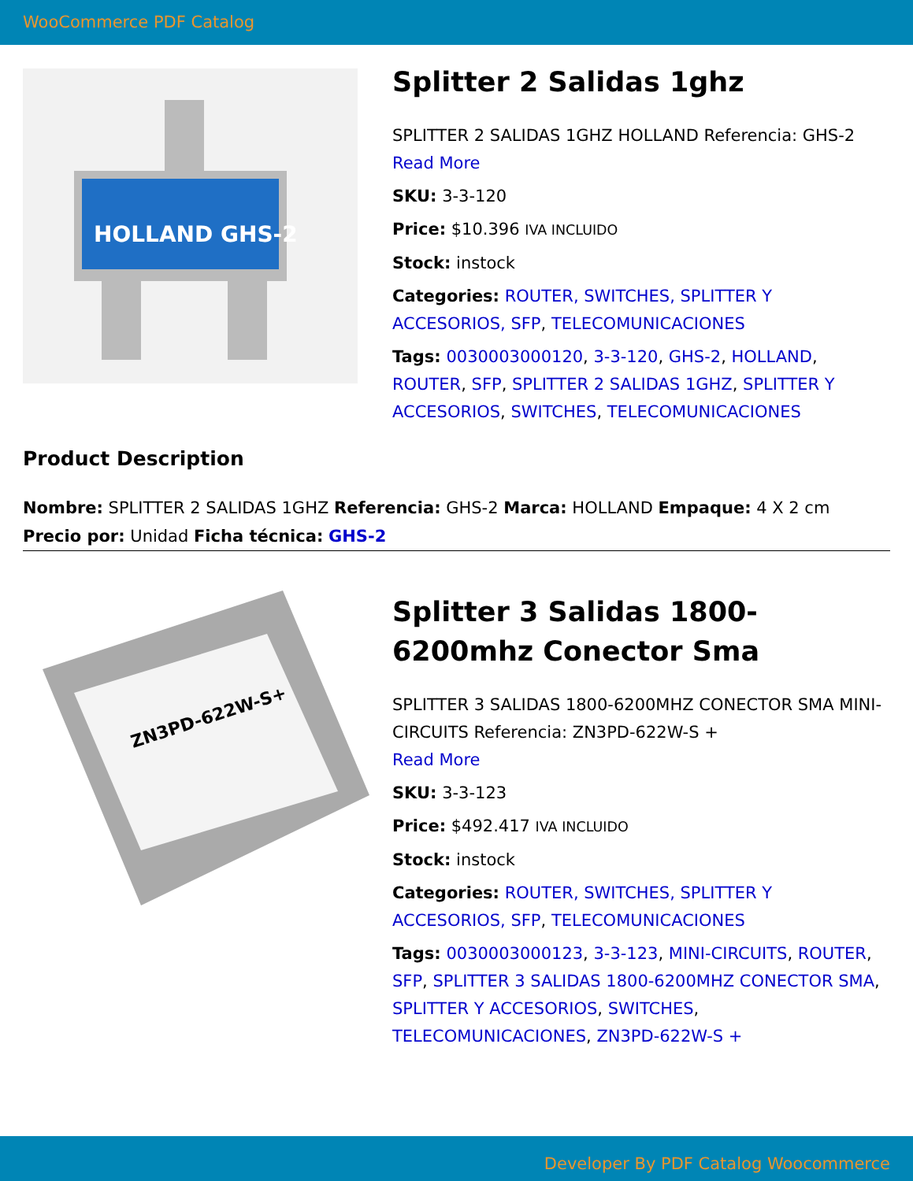WooCommerce PDF Catalog
HOLLAND GHS-2
Splitter 2 Salidas 1ghz
SPLITTER 2 SALIDAS 1GHZ HOLLAND Referencia: GHS-2
Read More
SKU: 3-3-120
Price: $10.396 IVA INCLUIDO
Stock: instock
Categories: ROUTER, SWITCHES, SPLITTER Y ACCESORIOS, SFP, TELECOMUNICACIONES
Tags: 0030003000120, 3-3-120, GHS-2, HOLLAND, ROUTER, SFP, SPLITTER 2 SALIDAS 1GHZ, SPLITTER Y ACCESORIOS, SWITCHES, TELECOMUNICACIONES
Product Description
Nombre: SPLITTER 2 SALIDAS 1GHZ Referencia: GHS-2 Marca: HOLLAND Empaque: 4 X 2 cm Precio por: Unidad Ficha técnica: GHS-2
ZN3PD-622W-S+
Splitter 3 Salidas 1800-6200mhz Conector Sma
SPLITTER 3 SALIDAS 1800-6200MHZ CONECTOR SMA MINI-CIRCUITS Referencia: ZN3PD-622W-S +
Read More
SKU: 3-3-123
Price: $492.417 IVA INCLUIDO
Stock: instock
Categories: ROUTER, SWITCHES, SPLITTER Y ACCESORIOS, SFP, TELECOMUNICACIONES
Tags: 0030003000123, 3-3-123, MINI-CIRCUITS, ROUTER, SFP, SPLITTER 3 SALIDAS 1800-6200MHZ CONECTOR SMA, SPLITTER Y ACCESORIOS, SWITCHES, TELECOMUNICACIONES, ZN3PD-622W-S +
Developer By PDF Catalog Woocommerce